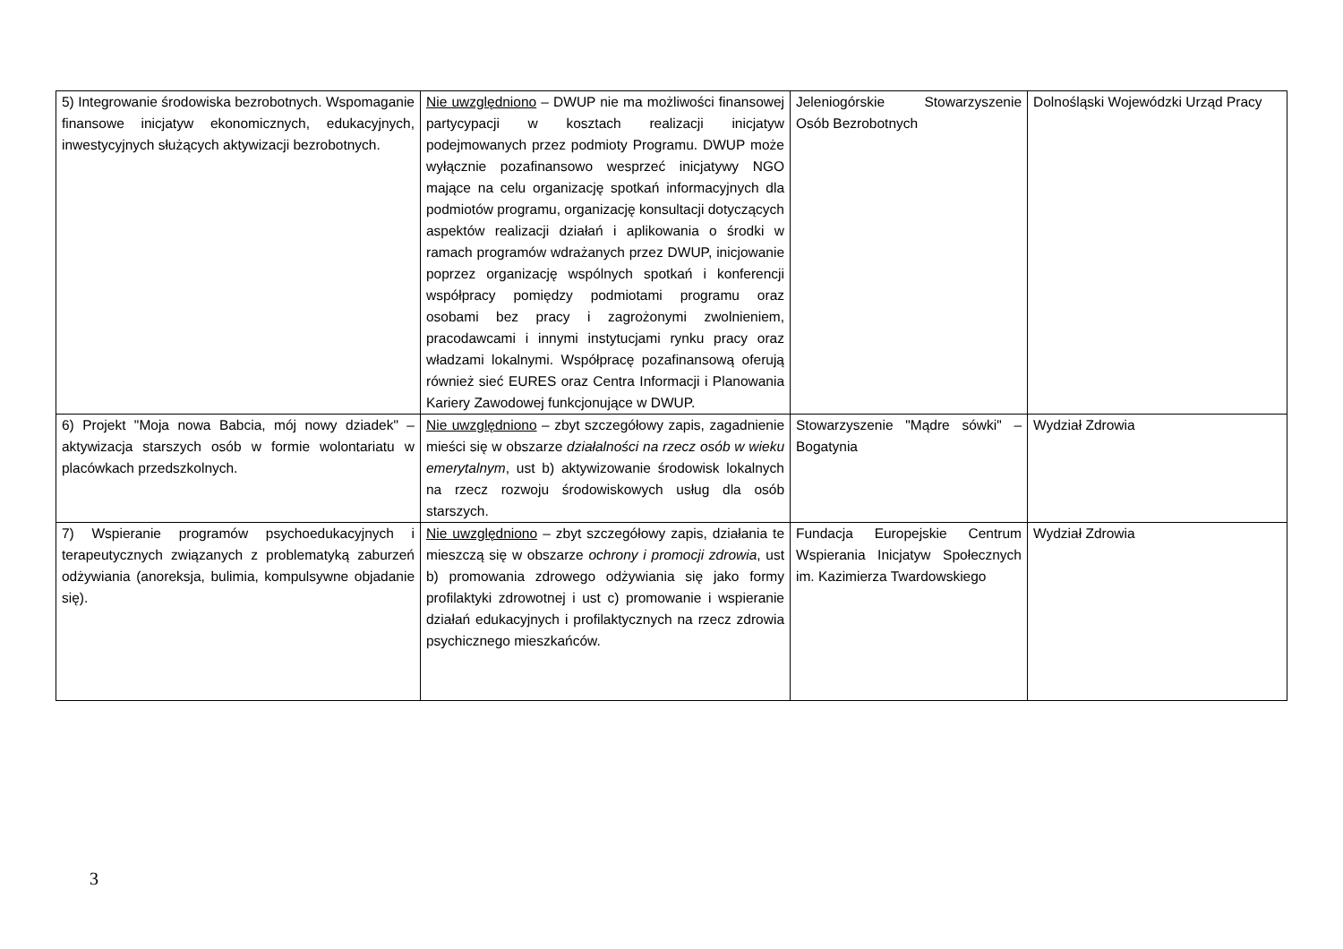| 5) Integrowanie środowiska bezrobotnych. Wspomaganie finansowe inicjatyw ekonomicznych, edukacyjnych, inwestycyjnych służących aktywizacji bezrobotnych. | Nie uwzględniono – DWUP nie ma możliwości finansowej partycypacji w kosztach realizacji inicjatyw podejmowanych przez podmioty Programu. DWUP może wyłącznie pozafinansowo wesprzeć inicjatywy NGO mające na celu organizację spotkań informacyjnych dla podmiotów programu, organizację konsultacji dotyczących aspektów realizacji działań i aplikowania o środki w ramach programów wdrażanych przez DWUP, inicjowanie poprzez organizację wspólnych spotkań i konferencji współpracy pomiędzy podmiotami programu oraz osobami bez pracy i zagrożonymi zwolnieniem, pracodawcami i innymi instytucjami rynku pracy oraz władzami lokalnymi. Współpracę pozafinansową oferują również sieć EURES oraz Centra Informacji i Planowania Kariery Zawodowej funkcjonujące w DWUP. | Jeleniogórskie Stowarzyszenie Osób Bezrobotnych | Dolnośląski Wojewódzki Urząd Pracy |
| 6) Projekt "Moja nowa Babcia, mój nowy dziadek" – aktywizacja starszych osób w formie wolontariatu w placówkach przedszkolnych. | Nie uwzględniono – zbyt szczegółowy zapis, zagadnienie mieści się w obszarze działalności na rzecz osób w wieku emerytalnym , ust b) aktywizowanie środowisk lokalnych na rzecz rozwoju środowiskowych usług dla osób starszych. | Stowarzyszenie "Mądre sówki" – Bogatynia | Wydział Zdrowia |
| 7) Wspieranie programów psychoedukacyjnych i terapeutycznych związanych z problematyką zaburzeń odżywiania (anoreksja, bulimia, kompulsywne objadanie się). | Nie uwzględniono – zbyt szczegółowy zapis, działania te mieszczą się w obszarze ochrony i promocji zdrowia , ust b) promowania zdrowego odżywiania się jako formy profilaktyki zdrowotnej i ust c) promowanie i wspieranie działań edukacyjnych i profilaktycznych na rzecz zdrowia psychicznego mieszkańców. | Fundacja Europejskie Centrum Wspierania Inicjatyw Społecznych im. Kazimierza Twardowskiego | Wydział Zdrowia |
3